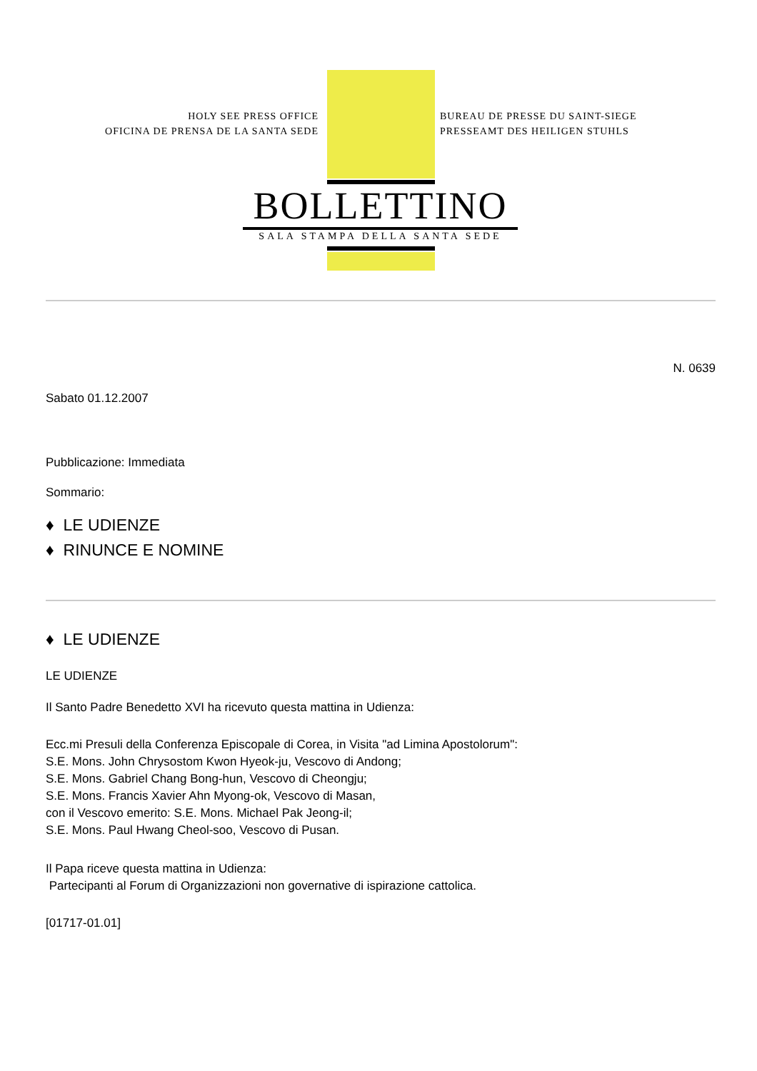HOLY SEE PRESS OFFICE
OFICINA DE PRENSA DE LA SANTA SEDE
BUREAU DE PRESSE DU SAINT-SIEGE
PRESSEAMT DES HEILIGEN STUHLS
BOLLETTINO
SALA STAMPA DELLA SANTA SEDE
N. 0639
Sabato 01.12.2007
Pubblicazione: Immediata
Sommario:
♦ LE UDIENZE
♦ RINUNCE E NOMINE
♦ LE UDIENZE
LE UDIENZE
Il Santo Padre Benedetto XVI ha ricevuto questa mattina in Udienza:
Ecc.mi Presuli della Conferenza Episcopale di Corea, in Visita "ad Limina Apostolorum":
S.E. Mons. John Chrysostom Kwon Hyeok-ju, Vescovo di Andong;
S.E. Mons. Gabriel Chang Bong-hun, Vescovo di Cheongju;
S.E. Mons. Francis Xavier Ahn Myong-ok, Vescovo di Masan,
con il Vescovo emerito: S.E. Mons. Michael Pak Jeong-il;
S.E. Mons. Paul Hwang Cheol-soo, Vescovo di Pusan.
Il Papa riceve questa mattina in Udienza:
Partecipanti al Forum di Organizzazioni non governative di ispirazione cattolica.
[01717-01.01]